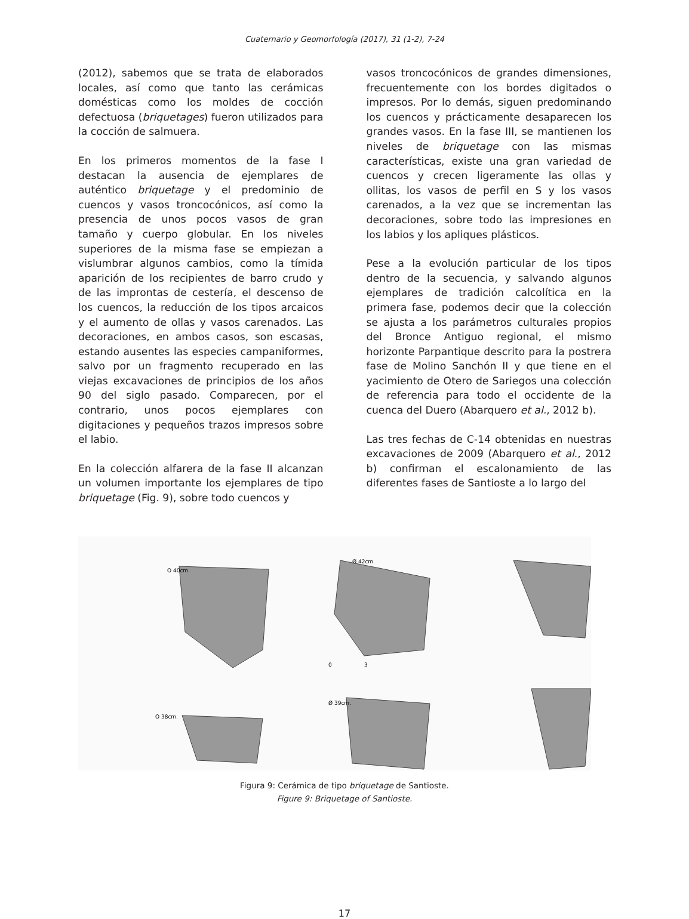Cuaternario y Geomorfología (2017), 31 (1-2), 7-24
(2012), sabemos que se trata de elaborados locales, así como que tanto las cerámicas domésticas como los moldes de cocción defectuosa (briquetages) fueron utilizados para la cocción de salmuera.
En los primeros momentos de la fase I destacan la ausencia de ejemplares de auténtico briquetage y el predominio de cuencos y vasos troncocónicos, así como la presencia de unos pocos vasos de gran tamaño y cuerpo globular. En los niveles superiores de la misma fase se empiezan a vislumbrar algunos cambios, como la tímida aparición de los recipientes de barro crudo y de las improntas de cestería, el descenso de los cuencos, la reducción de los tipos arcaicos y el aumento de ollas y vasos carenados. Las decoraciones, en ambos casos, son escasas, estando ausentes las especies campaniformes, salvo por un fragmento recuperado en las viejas excavaciones de principios de los años 90 del siglo pasado. Comparecen, por el contrario, unos pocos ejemplares con digitaciones y pequeños trazos impresos sobre el labio.
En la colección alfarera de la fase II alcanzan un volumen importante los ejemplares de tipo briquetage (Fig. 9), sobre todo cuencos y
vasos troncocónicos de grandes dimensiones, frecuentemente con los bordes digitados o impresos. Por lo demás, siguen predominando los cuencos y prácticamente desaparecen los grandes vasos. En la fase III, se mantienen los niveles de briquetage con las mismas características, existe una gran variedad de cuencos y crecen ligeramente las ollas y ollitas, los vasos de perfil en S y los vasos carenados, a la vez que se incrementan las decoraciones, sobre todo las impresiones en los labios y los apliques plásticos.
Pese a la evolución particular de los tipos dentro de la secuencia, y salvando algunos ejemplares de tradición calcolítica en la primera fase, podemos decir que la colección se ajusta a los parámetros culturales propios del Bronce Antiguo regional, el mismo horizonte Parpantique descrito para la postrera fase de Molino Sanchón II y que tiene en el yacimiento de Otero de Sariegos una colección de referencia para todo el occidente de la cuenca del Duero (Abarquero et al., 2012 b).
Las tres fechas de C-14 obtenidas en nuestras excavaciones de 2009 (Abarquero et al., 2012 b) confirman el escalonamiento de las diferentes fases de Santioste a lo largo del
O 40cm.
Ø 42cm.
O 38cm.
Ø 39cm.
0
3
Figura 9: Cerámica de tipo briquetage de Santioste.
Figure 9: Briquetage of Santioste.
17